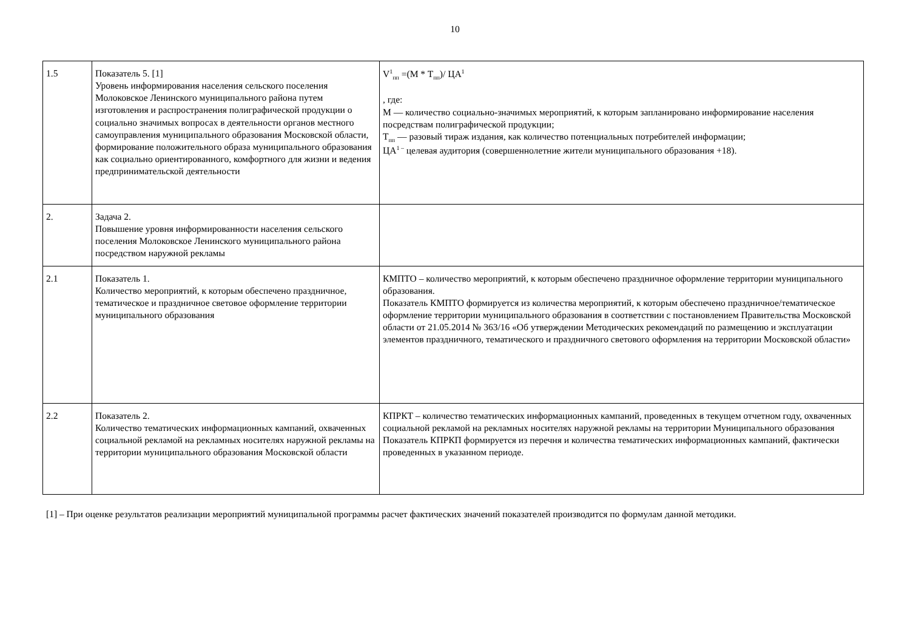10
| 1.5 | Показатель 5. [1] Уровень информирования населения сельского поселения Молоковское Ленинского муниципального района путем изготовления и распространения полиграфической продукции о социально значимых вопросах в деятельности органов местного самоуправления муниципального образования Московской области, формирование положительного образа муниципального образования как социально ориентированного, комфортного для жизни и ведения предпринимательской деятельности | V<sup>1</sup><sub>пп</sub> =(M * T<sub>пп</sub>)/ ЦА<sup>1</sup> , где: M — количество социально-значимых мероприятий, к которым запланировано информирование населения посредствам полиграфической продукции; T<sub>пп</sub> — разовый тираж издания, как количество потенциальных потребителей информации; ЦА<sup>1 –</sup> целевая аудитория (совершеннолетние жители муниципального образования +18). |
| 2. | Задача 2. Повышение уровня информированности населения сельского поселения Молоковское Ленинского муниципального района посредством наружной рекламы | |
| 2.1 | Показатель 1. Количество мероприятий, к которым обеспечено праздничное, тематическое и праздничное световое оформление территории муниципального образования | КМПТО – количество мероприятий, к которым обеспечено праздничное оформление территории муниципального образования. Показатель КМПТО формируется из количества мероприятий, к которым обеспечено праздничное/тематическое оформление территории муниципального образования в соответствии с постановлением Правительства Московской области от 21.05.2014 № 363/16 «Об утверждении Методических рекомендаций по размещению и эксплуатации элементов праздничного, тематического и праздничного светового оформления на территории Московской области» |
| 2.2 | Показатель 2. Количество тематических информационных кампаний, охваченных социальной рекламой на рекламных носителях наружной рекламы на территории муниципального образования Московской области | КПРКТ – количество тематических информационных кампаний, проведенных в текущем отчетном году, охваченных социальной рекламой на рекламных носителях наружной рекламы на территории Муниципального образования Показатель КПРКП формируется из перечня и количества тематических информационных кампаний, фактически проведенных в указанном периоде. |
[1] – При оценке результатов реализации мероприятий муниципальной программы расчет фактических значений показателей производится по формулам данной методики.